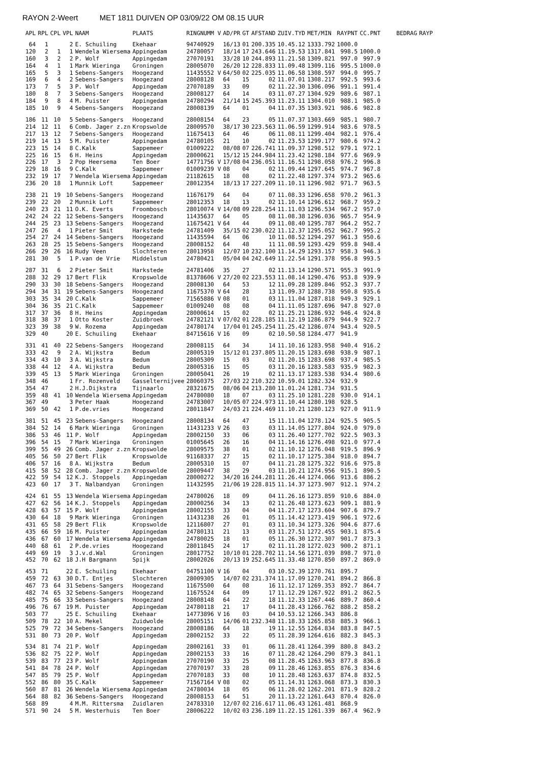RAYON 2-Weert MET 1811 DUIVEN OP 03/09/22 OM 08.15 UUR
| APL | RPL | CPL | VPL | NAAM | PLAATS | RINGNUMM V | AD/PR | GT | AFSTAND | ZUIV.TYD | MET/MIN | RAYPNT | CC.PNT | BEDRAG | RAYP |
| --- | --- | --- | --- | --- | --- | --- | --- | --- | --- | --- | --- | --- | --- | --- | --- |
| 64 | 1 | | 2 | E. Schuiling | Ekehaar | 94740929 | 16/13 | 01 | 200.335 | 10.45.12 | 1333.792 | 1000.0 | | | |
| 120 | 2 | 1 | 1 | Wendela Wiersema | Appingedam | 24780057 | 18/14 | 17 | 243.646 | 11.19.53 | 1317.841 | 998.5 | 1000.0 | | |
| 160 | 3 | 2 | 2 | P. Wolf | Appingedam | 27070191 | 33/28 | 10 | 244.893 | 11.21.58 | 1309.821 | 997.0 | 997.9 | | |
| 164 | 4 | 1 | 1 | Mark Wieringa | Groningen | 28005070 | 26/20 | 12 | 228.833 | 11.09.48 | 1309.116 | 995.5 | 1000.0 | | |
| 165 | 5 | 3 | 1 | Sebens-Sangers | Hoogezand | 11435552 V | 64/50 | 02 | 225.035 | 11.06.58 | 1308.597 | 994.0 | 995.7 | | |
| 169 | 6 | 4 | 2 | Sebens-Sangers | Hoogezand | 28008128 | 64 | 15 | 02 | 11.07.01 | 1308.217 | 992.5 | 993.6 | | |
| 173 | 7 | 5 | 3 | P. Wolf | Appingedam | 27070189 | 33 | 09 | 02 | 11.22.30 | 1306.096 | 991.1 | 991.4 | | |
| 180 | 8 | 7 | 3 | Sebens-Sangers | Hoogezand | 28008127 | 64 | 14 | 03 | 11.07.27 | 1304.929 | 989.6 | 987.1 | | |
| 184 | 9 | 8 | 4 | M. Puister | Appingedam | 24780294 | 21/14 | 15 | 245.393 | 11.23.11 | 1304.010 | 988.1 | 985.0 | | |
| 185 | 10 | 9 | 4 | Sebens-Sangers | Hoogezand | 28008139 | 64 | 01 | 04 | 11.07.35 | 1303.921 | 986.6 | 982.8 | | |
| 186 | 11 | 10 | 5 | Sebens-Sangers | Hoogezand | 28008154 | 64 | 23 | 05 | 11.07.37 | 1303.669 | 985.1 | 980.7 | | |
| 214 | 12 | 11 | 6 | Comb. Jager z.zn | Kropswolde | 28009570 | 38/17 | 30 | 223.563 | 11.06.59 | 1299.914 | 983.6 | 978.5 | | |
| 217 | 13 | 12 | 7 | Sebens-Sangers | Hoogezand | 11675413 | 64 | 46 | 06 | 11.08.11 | 1299.404 | 982.1 | 976.4 | | |
| 219 | 14 | 13 | 5 | M. Puister | Appingedam | 24780105 | 21 | 10 | 02 | 11.23.53 | 1299.177 | 980.6 | 974.2 | | |
| 223 | 15 | 14 | 8 | C.Kalk | Sappemeer | 01009222 | 08/08 | 07 | 226.741 | 11.09.37 | 1298.512 | 979.1 | 972.1 | | |
| 225 | 16 | 15 | 6 | H. Heins | Appingedam | 28000621 | 15/12 | 15 | 244.984 | 11.23.42 | 1298.184 | 977.6 | 969.9 | | |
| 226 | 17 | 3 | 2 | Pop Heersema | Ten Boer | 14771756 V | 17/08 | 04 | 236.051 | 11.16.51 | 1298.058 | 976.2 | 996.8 | | |
| 229 | 18 | 16 | 9 | C.Kalk | Sappemeer | 01009239 V | 08 | 04 | 02 | 11.09.44 | 1297.645 | 974.7 | 967.8 | | |
| 232 | 19 | 17 | 7 | Wendela Wiersema | Appingedam | 21182615 | 18 | 08 | 02 | 11.22.48 | 1297.374 | 973.2 | 965.6 | | |
| 236 | 20 | 18 | 1 | Munnik Loft | Sappemeer | 28012354 | 18/13 | 17 | 227.209 | 11.10.11 | 1296.982 | 971.7 | 963.5 | | |
| 238 | 21 | 19 | 10 | Sebens-Sangers | Hoogezand | 11676179 | 64 | 04 | 07 | 11.08.33 | 1296.658 | 970.2 | 961.3 | | |
| 239 | 22 | 20 | 2 | Munnik Loft | Sappemeer | 28012353 | 18 | 13 | 02 | 11.10.14 | 1296.612 | 968.7 | 959.2 | | |
| 240 | 23 | 21 | 11 | O.K. Everts | Froombosch | 28010074 V | 14/08 | 09 | 228.254 | 11.11.03 | 1296.534 | 967.2 | 957.0 | | |
| 242 | 24 | 22 | 12 | Sebens-Sangers | Hoogezand | 11435637 | 64 | 05 | 08 | 11.08.38 | 1296.036 | 965.7 | 954.9 | | |
| 244 | 25 | 23 | 13 | Sebens-Sangers | Hoogezand | 11675421 V | 64 | 44 | 09 | 11.08.40 | 1295.787 | 964.2 | 952.7 | | |
| 247 | 26 | 4 | 1 | Pieter Smit | Harkstede | 24781409 | 35/15 | 02 | 230.022 | 11.12.37 | 1295.052 | 962.7 | 995.2 | | |
| 254 | 27 | 24 | 14 | Sebens-Sangers | Hoogezand | 11435594 | 64 | 06 | 10 | 11.08.52 | 1294.297 | 961.3 | 950.6 | | |
| 263 | 28 | 25 | 15 | Sebens-Sangers | Hoogezand | 28008152 | 64 | 48 | 11 | 11.08.59 | 1293.429 | 959.8 | 948.4 | | |
| 266 | 29 | 26 | 16 | Rudy Veen | Slochteren | 28013958 | 12/07 | 10 | 232.100 | 11.14.29 | 1293.157 | 958.3 | 946.3 | | |
| 281 | 30 | 5 | 1 | P.van de Vrie | Middelstum | 24780421 | 05/04 | 04 | 242.649 | 11.22.54 | 1291.378 | 956.8 | 993.5 | | |
| 287 | 31 | 6 | 2 | Pieter Smit | Harkstede | 24781406 | 35 | 27 | 02 | 11.13.14 | 1290.571 | 955.3 | 991.9 | | |
| 288 | 32 | 29 | 17 | Bert Flik | Kropswolde | 81378606 V | 27/20 | 02 | 223.553 | 11.08.14 | 1290.476 | 953.8 | 939.9 | | |
| 290 | 33 | 30 | 18 | Sebens-Sangers | Hoogezand | 28008130 | 64 | 53 | 12 | 11.09.28 | 1289.846 | 952.3 | 937.7 | | |
| 294 | 34 | 31 | 19 | Sebens-Sangers | Hoogezand | 11675370 V | 64 | 28 | 13 | 11.09.37 | 1288.738 | 950.8 | 935.6 | | |
| 303 | 35 | 34 | 20 | C.Kalk | Sappemeer | 71565886 V | 08 | 01 | 03 | 11.11.04 | 1287.818 | 949.3 | 929.1 | | |
| 304 | 36 | 35 | 21 | C.Kalk | Sappemeer | 01009240 | 08 | 08 | 04 | 11.11.05 | 1287.696 | 947.8 | 927.0 | | |
| 317 | 37 | 36 | 8 | H. Heins | Appingedam | 28000614 | 15 | 02 | 02 | 11.25.21 | 1286.932 | 946.4 | 924.8 | | |
| 318 | 38 | 37 | 1 | Otto Koster | Zuidbroek | 24782121 V | 07/02 | 01 | 228.185 | 11.12.19 | 1286.879 | 944.9 | 922.7 | | |
| 323 | 39 | 38 | 9 | W. Rozema | Appingedam | 24780174 | 17/04 | 01 | 245.254 | 11.25.42 | 1286.074 | 943.4 | 920.5 | | |
| 329 | 40 | | 20 | E. Schuiling | Ekehaar | 84715616 V | 16 | 09 | 02 | 10.50.58 | 1284.477 | 941.9 | | | |
| 331 | 41 | 40 | 22 | Sebens-Sangers | Hoogezand | 28008115 | 64 | 34 | 14 | 11.10.16 | 1283.958 | 940.4 | 916.2 | | |
| 333 | 42 | 9 | 2 | A. Wijkstra | Bedum | 28005319 | 15/12 | 01 | 237.805 | 11.20.15 | 1283.698 | 938.9 | 987.1 | | |
| 334 | 43 | 10 | 3 | A. Wijkstra | Bedum | 28005309 | 15 | 03 | 02 | 11.20.15 | 1283.698 | 937.4 | 985.5 | | |
| 338 | 44 | 12 | 4 | A. Wijkstra | Bedum | 28005316 | 15 | 05 | 03 | 11.20.16 | 1283.583 | 935.9 | 982.3 | | |
| 339 | 45 | 13 | 5 | Mark Wieringa | Groningen | 28005041 | 26 | 19 | 02 | 11.13.17 | 1283.538 | 934.4 | 980.6 | | |
| 348 | 46 | | 1 | Fr. Rozenveld | Gasselternijvee | 28060375 | 27/03 | 22 | 210.322 | 10.59.01 | 1282.324 | 932.9 | | | |
| 354 | 47 | | 2 | H.J.Dijkstra | Tijnaarlo | 28321675 | 08/06 | 04 | 213.280 | 11.01.24 | 1281.734 | 931.5 | | | |
| 359 | 48 | 41 | 10 | Wendela Wiersema | Appingedam | 24780080 | 18 | 07 | 03 | 11.25.10 | 1281.228 | 930.0 | 914.1 | | |
| 367 | 49 | | 3 | Peter Haak | Hoogezand | 24783007 | 10/05 | 07 | 224.973 | 11.10.44 | 1280.198 | 928.5 | | | |
| 369 | 50 | 42 | 1 | P.de.vries | Hoogezand | 28011847 | 24/03 | 21 | 224.469 | 11.10.21 | 1280.123 | 927.0 | 911.9 | | |
| 381 | 51 | 45 | 23 | Sebens-Sangers | Hoogezand | 28008134 | 64 | 47 | 15 | 11.11.04 | 1278.124 | 925.5 | 905.5 | | |
| 384 | 52 | 14 | 6 | Mark Wieringa | Groningen | 11431233 V | 26 | 03 | 03 | 11.14.05 | 1277.804 | 924.0 | 979.0 | | |
| 386 | 53 | 46 | 11 | P. Wolf | Appingedam | 28002150 | 33 | 06 | 03 | 11.26.40 | 1277.702 | 922.5 | 903.3 | | |
| 396 | 54 | 15 | 7 | Mark Wieringa | Groningen | 01005645 | 26 | 16 | 04 | 11.14.16 | 1276.498 | 921.0 | 977.4 | | |
| 399 | 55 | 49 | 26 | Comb. Jager z.zn | Kropswolde | 28009575 | 38 | 01 | 02 | 11.10.12 | 1276.048 | 919.5 | 896.9 | | |
| 405 | 56 | 50 | 27 | Bert Flik | Kropswolde | 91168337 | 27 | 15 | 02 | 11.10.17 | 1275.384 | 918.0 | 894.7 | | |
| 406 | 57 | 16 | 8 | A. Wijkstra | Bedum | 28005310 | 15 | 07 | 04 | 11.21.28 | 1275.322 | 916.6 | 975.8 | | |
| 415 | 58 | 52 | 28 | Comb. Jager z.zn | Kropswolde | 28009447 | 38 | 29 | 03 | 11.10.21 | 1274.956 | 915.1 | 890.5 | | |
| 422 | 59 | 54 | 12 | K.J. Stoppels | Appingedam | 28000272 | 34/20 | 16 | 244.281 | 11.26.44 | 1274.066 | 913.6 | 886.2 | | |
| 423 | 60 | 17 | 3 | T. Nalbandyan | Groningen | 11432595 | 21/06 | 19 | 228.815 | 11.14.37 | 1273.907 | 912.1 | 974.2 | | |
| 424 | 61 | 55 | 13 | Wendela Wiersema | Appingedam | 24780026 | 18 | 09 | 04 | 11.26.16 | 1273.859 | 910.6 | 884.0 | | |
| 427 | 62 | 56 | 14 | K.J. Stoppels | Appingedam | 28000256 | 34 | 13 | 02 | 11.26.48 | 1273.623 | 909.1 | 881.9 | | |
| 428 | 63 | 57 | 15 | P. Wolf | Appingedam | 28002155 | 33 | 04 | 04 | 11.27.17 | 1273.604 | 907.6 | 879.7 | | |
| 430 | 64 | 18 | 9 | Mark Wieringa | Groningen | 11431238 | 26 | 01 | 05 | 11.14.42 | 1273.419 | 906.1 | 972.6 | | |
| 431 | 65 | 58 | 29 | Bert Flik | Kropswolde | 12116807 | 27 | 01 | 03 | 11.10.34 | 1273.326 | 904.6 | 877.6 | | |
| 435 | 66 | 59 | 16 | M. Puister | Appingedam | 24780131 | 21 | 13 | 03 | 11.27.51 | 1272.455 | 903.1 | 875.4 | | |
| 436 | 67 | 60 | 17 | Wendela Wiersema | Appingedam | 24780025 | 18 | 01 | 05 | 11.26.30 | 1272.307 | 901.7 | 873.3 | | |
| 440 | 68 | 61 | 2 | P.de.vries | Hoogezand | 28011845 | 24 | 17 | 02 | 11.11.28 | 1272.023 | 900.2 | 871.1 | | |
| 449 | 69 | 19 | 3 | J.v.d.Wal | Groningen | 28017752 | 10/10 | 01 | 228.702 | 11.14.56 | 1271.039 | 898.7 | 971.0 | | |
| 452 | 70 | 62 | 18 | J.H Bargmann | Spijk | 28002026 | 20/13 | 19 | 252.645 | 11.33.48 | 1270.850 | 897.2 | 869.0 | | |
| 453 | 71 | | 22 | E. Schuiling | Ekehaar | 04751100 V | 16 | 04 | 03 | 10.52.39 | 1270.761 | 895.7 | | | |
| 459 | 72 | 63 | 30 | D.T. Entjes | Slochteren | 28009305 | 14/07 | 02 | 231.374 | 11.17.09 | 1270.241 | 894.2 | 866.8 | | |
| 467 | 73 | 64 | 31 | Sebens-Sangers | Hoogezand | 11675500 | 64 | 08 | 16 | 11.12.17 | 1269.353 | 892.7 | 864.7 | | |
| 482 | 74 | 65 | 32 | Sebens-Sangers | Hoogezand | 11675524 | 64 | 09 | 17 | 11.12.29 | 1267.922 | 891.2 | 862.5 | | |
| 485 | 75 | 66 | 33 | Sebens-Sangers | Hoogezand | 28008148 | 64 | 22 | 18 | 11.12.33 | 1267.446 | 889.7 | 860.4 | | |
| 496 | 76 | 67 | 19 | M. Puister | Appingedam | 24780118 | 21 | 17 | 04 | 11.28.43 | 1266.762 | 888.2 | 858.2 | | |
| 503 | 77 | | 25 | E. Schuiling | Ekehaar | 14773896 V | 16 | 03 | 04 | 10.53.12 | 1266.343 | 886.8 | | | |
| 509 | 78 | 22 | 10 | A. Mekel | Zuidwolde | 28005151 | 14/06 | 01 | 232.348 | 11.18.33 | 1265.858 | 885.3 | 966.1 | | |
| 525 | 79 | 72 | 34 | Sebens-Sangers | Hoogezand | 28008186 | 64 | 18 | 19 | 11.12.55 | 1264.834 | 883.8 | 847.5 | | |
| 531 | 80 | 73 | 20 | P. Wolf | Appingedam | 28002152 | 33 | 22 | 05 | 11.28.39 | 1264.616 | 882.3 | 845.3 | | |
| 534 | 81 | 74 | 21 | P. Wolf | Appingedam | 28002161 | 33 | 01 | 06 | 11.28.41 | 1264.399 | 880.8 | 843.2 | | |
| 536 | 82 | 75 | 22 | P. Wolf | Appingedam | 28002153 | 33 | 16 | 07 | 11.28.42 | 1264.290 | 879.3 | 841.1 | | |
| 539 | 83 | 77 | 23 | P. Wolf | Appingedam | 27070190 | 33 | 25 | 08 | 11.28.45 | 1263.963 | 877.8 | 836.8 | | |
| 541 | 84 | 78 | 24 | P. Wolf | Appingedam | 27070197 | 33 | 28 | 09 | 11.28.46 | 1263.855 | 876.3 | 834.6 | | |
| 547 | 85 | 79 | 25 | P. Wolf | Appingedam | 27070183 | 33 | 08 | 10 | 11.28.48 | 1263.637 | 874.8 | 832.5 | | |
| 552 | 86 | 80 | 35 | C.Kalk | Sappemeer | 71567164 V | 08 | 02 | 05 | 11.14.31 | 1263.068 | 873.3 | 830.3 | | |
| 560 | 87 | 81 | 26 | Wendela Wiersema | Appingedam | 24780034 | 18 | 05 | 06 | 11.28.02 | 1262.201 | 871.9 | 828.2 | | |
| 564 | 88 | 82 | 36 | Sebens-Sangers | Hoogezand | 28008153 | 64 | 51 | 20 | 11.13.22 | 1261.643 | 870.4 | 826.0 | | |
| 568 | 89 | | 4 | M.M. Rittersma | Zuidlaren | 24783310 | 12/07 | 02 | 216.617 | 11.06.43 | 1261.481 | 868.9 | | | |
| 571 | 90 | 24 | 5 | M. Westerhuis | Ten Boer | 28006222 | 10/02 | 03 | 236.189 | 11.22.15 | 1261.339 | 867.4 | 962.9 | | |